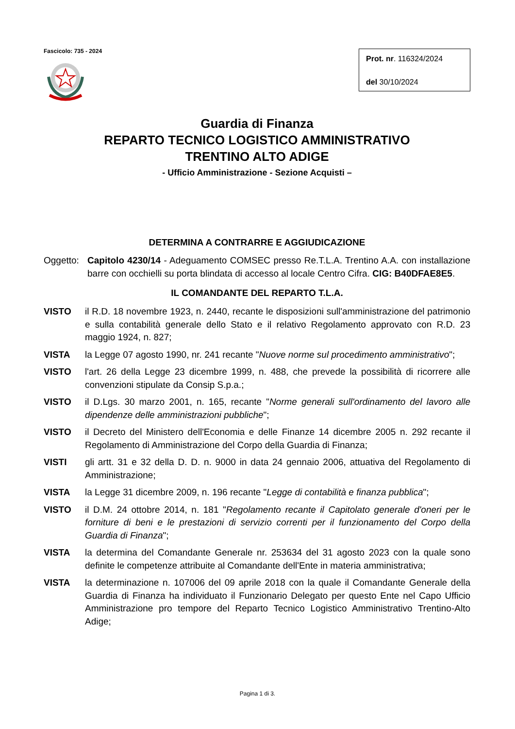Fascicolo: 735 - 2024
Prot. nr. 116324/2024
del 30/10/2024
Guardia di Finanza
REPARTO TECNICO LOGISTICO AMMINISTRATIVO
TRENTINO ALTO ADIGE
- Ufficio Amministrazione - Sezione Acquisti –
DETERMINA A CONTRARRE E AGGIUDICAZIONE
Oggetto:
Capitolo 4230/14 - Adeguamento COMSEC presso Re.T.L.A. Trentino A.A. con installazione barre con occhielli su porta blindata di accesso al locale Centro Cifra. CIG: B40DFAE8E5.
IL COMANDANTE DEL REPARTO T.L.A.
VISTO il R.D. 18 novembre 1923, n. 2440, recante le disposizioni sull'amministrazione del patrimonio e sulla contabilità generale dello Stato e il relativo Regolamento approvato con R.D. 23 maggio 1924, n. 827;
VISTA la Legge 07 agosto 1990, nr. 241 recante "Nuove norme sul procedimento amministrativo";
VISTO l'art. 26 della Legge 23 dicembre 1999, n. 488, che prevede la possibilità di ricorrere alle convenzioni stipulate da Consip S.p.a.;
VISTO il D.Lgs. 30 marzo 2001, n. 165, recante "Norme generali sull'ordinamento del lavoro alle dipendenze delle amministrazioni pubbliche";
VISTO il Decreto del Ministero dell'Economia e delle Finanze 14 dicembre 2005 n. 292 recante il Regolamento di Amministrazione del Corpo della Guardia di Finanza;
VISTI gli artt. 31 e 32 della D. D. n. 9000 in data 24 gennaio 2006, attuativa del Regolamento di Amministrazione;
VISTA la Legge 31 dicembre 2009, n. 196 recante "Legge di contabilità e finanza pubblica";
VISTO il D.M. 24 ottobre 2014, n. 181 "Regolamento recante il Capitolato generale d'oneri per le forniture di beni e le prestazioni di servizio correnti per il funzionamento del Corpo della Guardia di Finanza";
VISTA la determina del Comandante Generale nr. 253634 del 31 agosto 2023 con la quale sono definite le competenze attribuite al Comandante dell'Ente in materia amministrativa;
VISTA la determinazione n. 107006 del 09 aprile 2018 con la quale il Comandante Generale della Guardia di Finanza ha individuato il Funzionario Delegato per questo Ente nel Capo Ufficio Amministrazione pro tempore del Reparto Tecnico Logistico Amministrativo Trentino-Alto Adige;
Pagina 1 di 3.